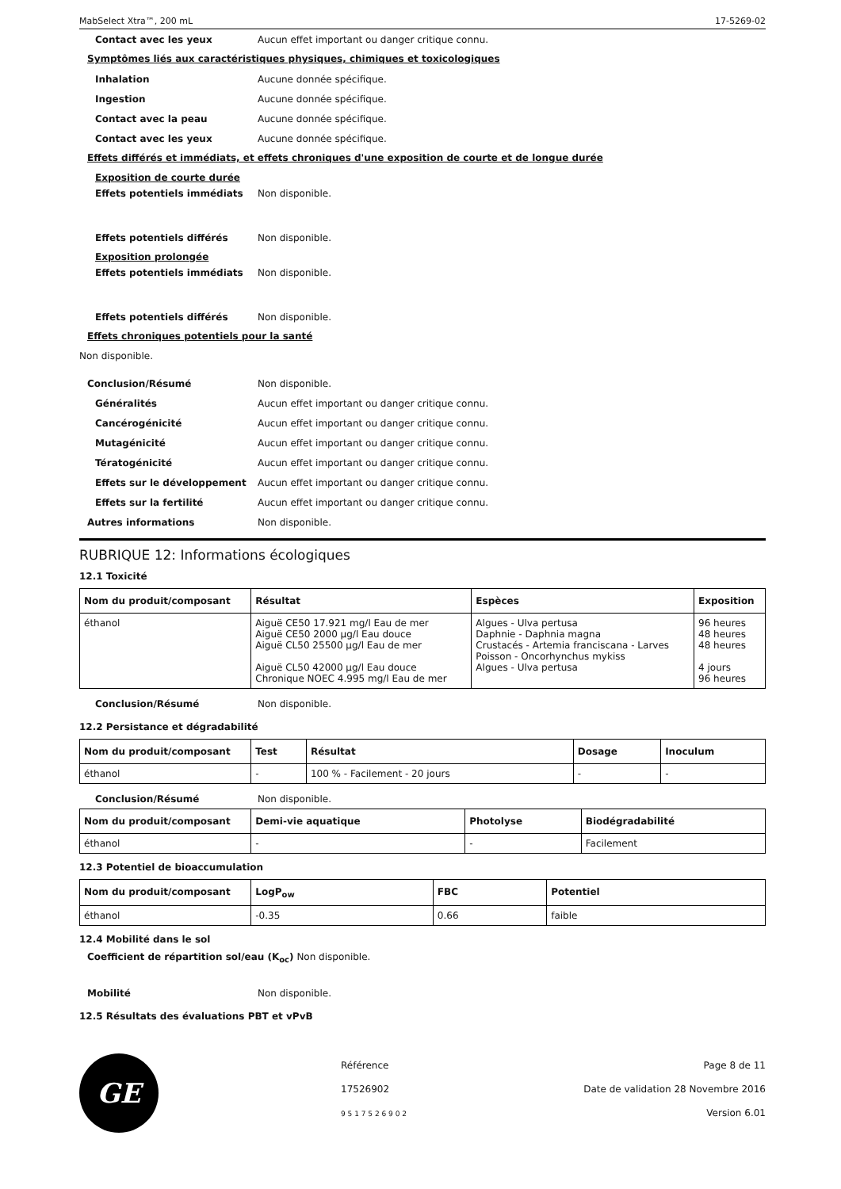MabSelect Xtra™, 200 mL 17-5269-02
Contact avec les yeux Aucun effet important ou danger critique connu.
Symptômes liés aux caractéristiques physiques, chimiques et toxicologiques
Inhalation Aucune donnée spécifique.
Ingestion Aucune donnée spécifique.
Contact avec la peau Aucune donnée spécifique.
Contact avec les yeux Aucune donnée spécifique.
Effets différés et immédiats, et effets chroniques d'une exposition de courte et de longue durée
Exposition de courte durée
Effets potentiels immédiats Non disponible.
Effets potentiels différés Non disponible.
Exposition prolongée
Effets potentiels immédiats Non disponible.
Effets potentiels différés Non disponible.
Effets chroniques potentiels pour la santé
Non disponible.
Conclusion/Résumé Non disponible.
Généralités Aucun effet important ou danger critique connu.
Cancérogénicité Aucun effet important ou danger critique connu.
Mutagénicité Aucun effet important ou danger critique connu.
Tératogénicité Aucun effet important ou danger critique connu.
Effets sur le développement Aucun effet important ou danger critique connu.
Effets sur la fertilité Aucun effet important ou danger critique connu.
Autres informations Non disponible.
RUBRIQUE 12: Informations écologiques
12.1 Toxicité
| Nom du produit/composant | Résultat | Espèces | Exposition |
| --- | --- | --- | --- |
| éthanol | Aiguë CE50 17.921 mg/l Eau de mer Aiguë CE50 2000 µg/l Eau douce Aiguë CL50 25500 µg/l Eau de mer Aiguë CL50 42000 µg/l Eau douce Chronique NOEC 4.995 mg/l Eau de mer | Algues - Ulva pertusa Daphnie - Daphnia magna Crustacés - Artemia franciscana - Larves Poisson - Oncorhynchus mykiss Algues - Ulva pertusa | 96 heures 48 heures 48 heures 4 jours 96 heures |
Conclusion/Résumé Non disponible.
12.2 Persistance et dégradabilité
| Nom du produit/composant | Test | Résultat | Dosage | Inoculum |
| --- | --- | --- | --- | --- |
| éthanol | - | 100 % - Facilement - 20 jours | - | - |
Conclusion/Résumé Non disponible.
| Nom du produit/composant | Demi-vie aquatique | Photolyse | Biodégradabilité |
| --- | --- | --- | --- |
| éthanol | - | - | Facilement |
12.3 Potentiel de bioaccumulation
| Nom du produit/composant | LogP<sub>ow</sub> | FBC | Potentiel |
| --- | --- | --- | --- |
| éthanol | -0.35 | 0.66 | faible |
12.4 Mobilité dans le sol
Coefficient de répartition sol/eau (K<sub>oc</sub>) Non disponible.
Mobilité Non disponible.
12.5 Résultats des évaluations PBT et vPvB
GE
Référence
17526902
9 5 1 7 5 2 6 9 0 2
Page 8 de 11
Date de validation 28 Novembre 2016
Version 6.01